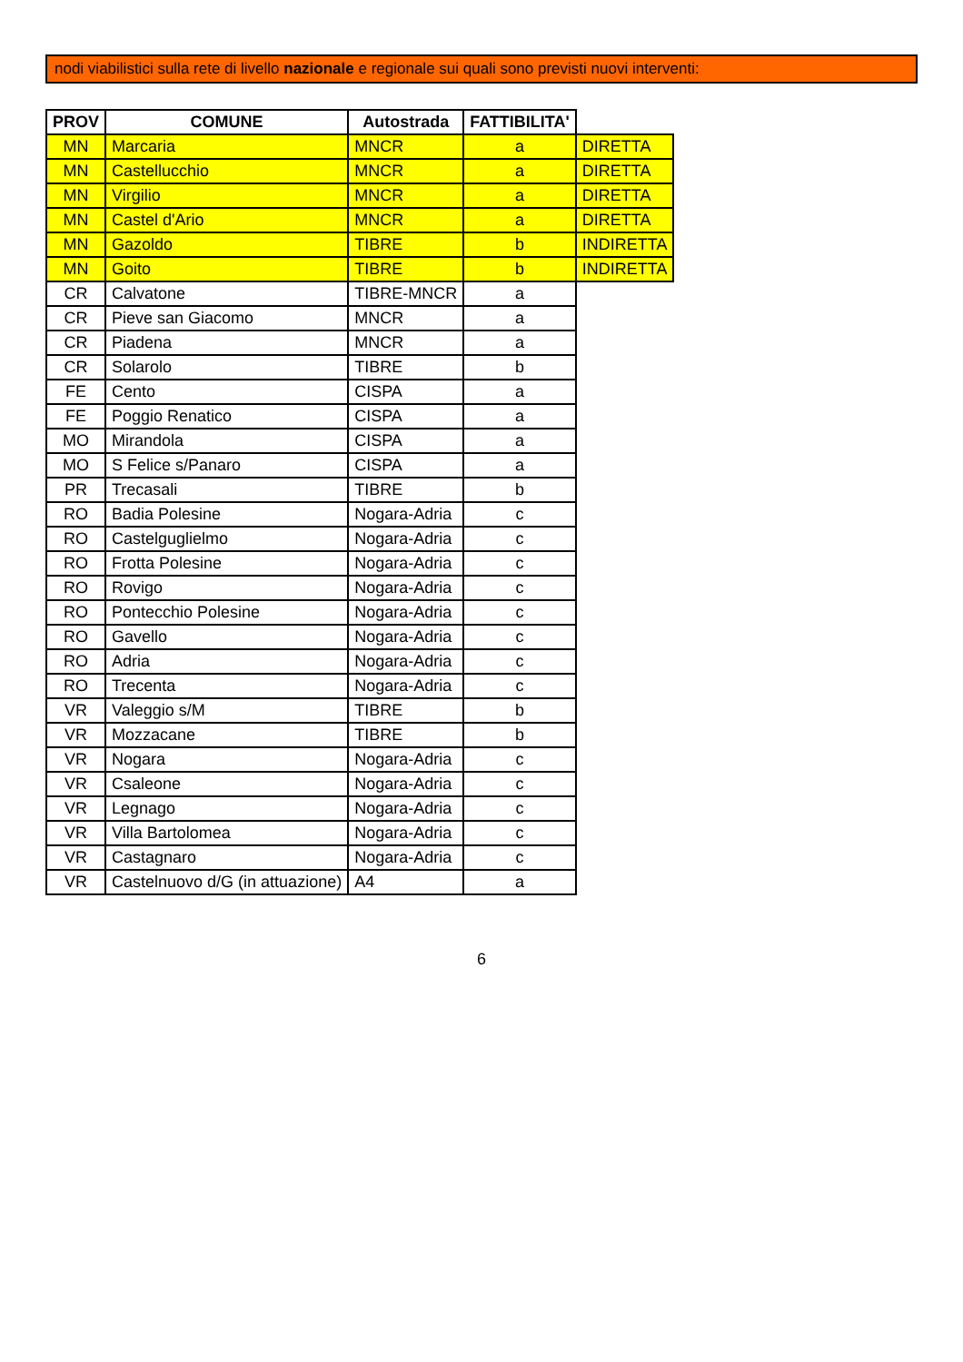nodi viabilistici sulla rete di livello nazionale e regionale sui quali sono previsti nuovi interventi:
| PROV | COMUNE | Autostrada | FATTIBILITA' | |
| --- | --- | --- | --- | --- |
| MN | Marcaria | MNCR | a | DIRETTA |
| MN | Castellucchio | MNCR | a | DIRETTA |
| MN | Virgilio | MNCR | a | DIRETTA |
| MN | Castel d'Ario | MNCR | a | DIRETTA |
| MN | Gazoldo | TIBRE | b | INDIRETTA |
| MN | Goito | TIBRE | b | INDIRETTA |
| CR | Calvatone | TIBRE-MNCR | a | |
| CR | Pieve san Giacomo | MNCR | a | |
| CR | Piadena | MNCR | a | |
| CR | Solarolo | TIBRE | b | |
| FE | Cento | CISPA | a | |
| FE | Poggio Renatico | CISPA | a | |
| MO | Mirandola | CISPA | a | |
| MO | S Felice s/Panaro | CISPA | a | |
| PR | Trecasali | TIBRE | b | |
| RO | Badia Polesine | Nogara-Adria | c | |
| RO | Castelguglielmo | Nogara-Adria | c | |
| RO | Frotta Polesine | Nogara-Adria | c | |
| RO | Rovigo | Nogara-Adria | c | |
| RO | Pontecchio Polesine | Nogara-Adria | c | |
| RO | Gavello | Nogara-Adria | c | |
| RO | Adria | Nogara-Adria | c | |
| RO | Trecenta | Nogara-Adria | c | |
| VR | Valeggio s/M | TIBRE | b | |
| VR | Mozzacane | TIBRE | b | |
| VR | Nogara | Nogara-Adria | c | |
| VR | Csaleone | Nogara-Adria | c | |
| VR | Legnago | Nogara-Adria | c | |
| VR | Villa Bartolomea | Nogara-Adria | c | |
| VR | Castagnaro | Nogara-Adria | c | |
| VR | Castelnuovo d/G (in attuazione) | A4 | a | |
6